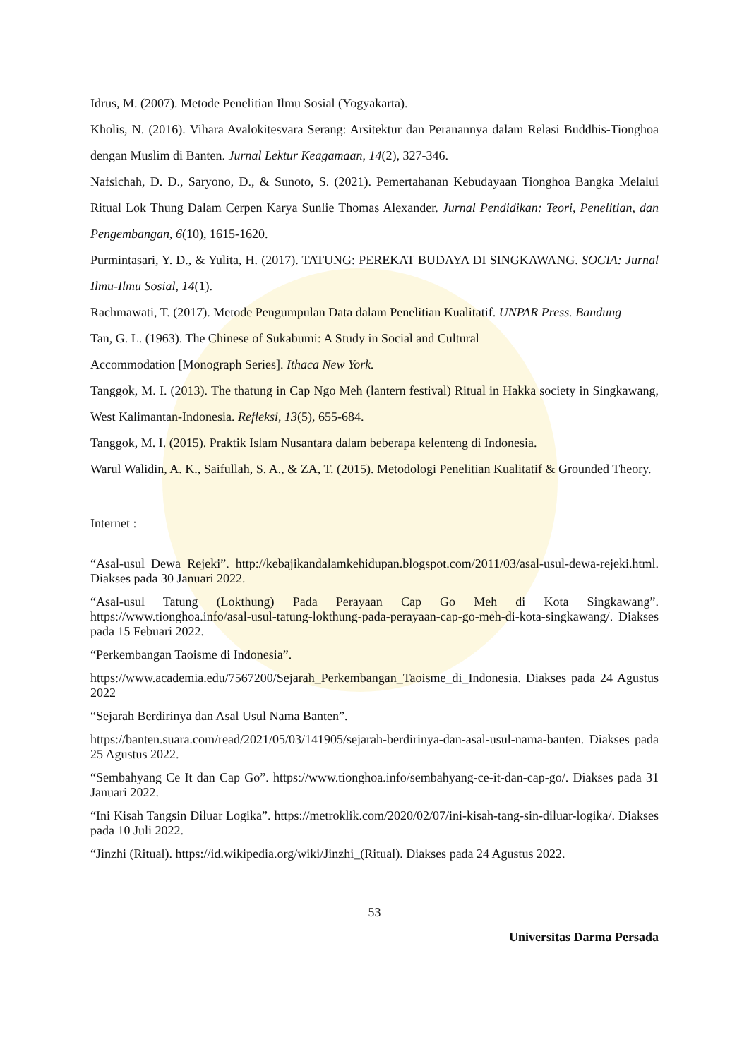Idrus, M. (2007). Metode Penelitian Ilmu Sosial (Yogyakarta).
Kholis, N. (2016). Vihara Avalokitesvara Serang: Arsitektur dan Peranannya dalam Relasi Buddhis-Tionghoa dengan Muslim di Banten. Jurnal Lektur Keagamaan, 14(2), 327-346.
Nafsichah, D. D., Saryono, D., & Sunoto, S. (2021). Pemertahanan Kebudayaan Tionghoa Bangka Melalui Ritual Lok Thung Dalam Cerpen Karya Sunlie Thomas Alexander. Jurnal Pendidikan: Teori, Penelitian, dan Pengembangan, 6(10), 1615-1620.
Purmintasari, Y. D., & Yulita, H. (2017). TATUNG: PEREKAT BUDAYA DI SINGKAWANG. SOCIA: Jurnal Ilmu-Ilmu Sosial, 14(1).
Rachmawati, T. (2017). Metode Pengumpulan Data dalam Penelitian Kualitatif. UNPAR Press. Bandung
Tan, G. L. (1963). The Chinese of Sukabumi: A Study in Social and Cultural
Accommodation [Monograph Series]. Ithaca New York.
Tanggok, M. I. (2013). The thatung in Cap Ngo Meh (lantern festival) Ritual in Hakka society in Singkawang, West Kalimantan-Indonesia. Refleksi, 13(5), 655-684.
Tanggok, M. I. (2015). Praktik Islam Nusantara dalam beberapa kelenteng di Indonesia.
Warul Walidin, A. K., Saifullah, S. A., & ZA, T. (2015). Metodologi Penelitian Kualitatif & Grounded Theory.
Internet :
“Asal-usul Dewa Rejeki”. http://kebajikandalamkehidupan.blogspot.com/2011/03/asal-usul-dewa-rejeki.html. Diakses pada 30 Januari 2022.
“Asal-usul Tatung (Lokthung) Pada Perayaan Cap Go Meh di Kota Singkawang”. https://www.tionghoa.info/asal-usul-tatung-lokthung-pada-perayaan-cap-go-meh-di-kota-singkawang/. Diakses pada 15 Febuari 2022.
“Perkembangan Taoisme di Indonesia”.
https://www.academia.edu/7567200/Sejarah_Perkembangan_Taoisme_di_Indonesia. Diakses pada 24 Agustus 2022
“Sejarah Berdirinya dan Asal Usul Nama Banten”.
https://banten.suara.com/read/2021/05/03/141905/sejarah-berdirinya-dan-asal-usul-nama-banten. Diakses pada 25 Agustus 2022.
“Sembahyang Ce It dan Cap Go”. https://www.tionghoa.info/sembahyang-ce-it-dan-cap-go/. Diakses pada 31 Januari 2022.
“Ini Kisah Tangsin Diluar Logika”. https://metroklik.com/2020/02/07/ini-kisah-tang-sin-diluar-logika/. Diakses pada 10 Juli 2022.
“Jinzhi (Ritual). https://id.wikipedia.org/wiki/Jinzhi_(Ritual). Diakses pada 24 Agustus 2022.
53
Universitas Darma Persada